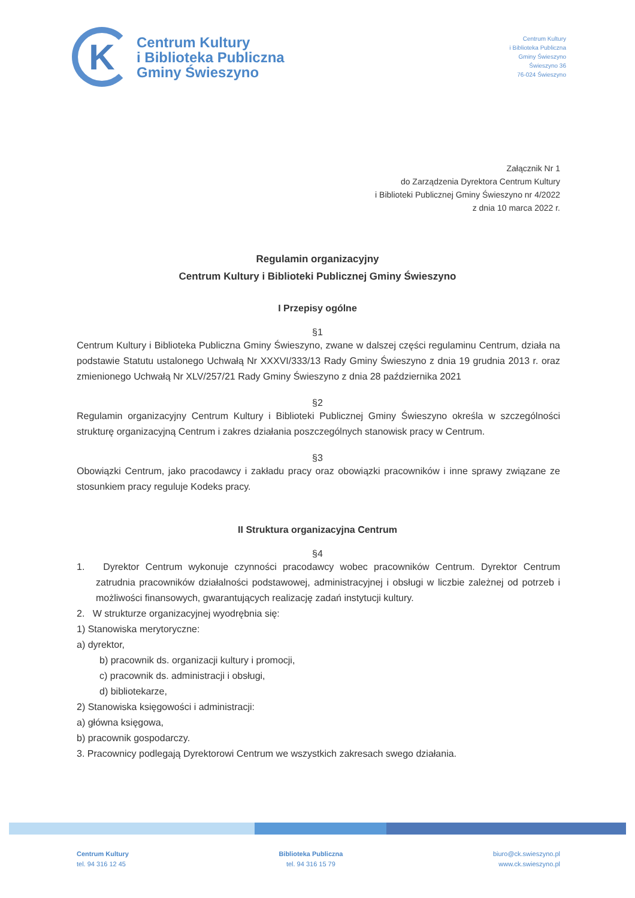K
Centrum Kultury
i Biblioteka Publiczna
Gminy Świeszyno
Centrum Kultury
i Biblioteka Publiczna
Gminy Świeszyno
Świeszyno 36
76-024 Świeszyno
Załącznik Nr 1
do Zarządzenia Dyrektora Centrum Kultury
i Biblioteki Publicznej Gminy Świeszyno nr 4/2022
z dnia 10 marca 2022 r.
Regulamin organizacyjny
Centrum Kultury i Biblioteki Publicznej Gminy Świeszyno
I Przepisy ogólne
§1
Centrum Kultury i Biblioteka Publiczna Gminy Świeszyno, zwane w dalszej części regulaminu Centrum, działa na podstawie Statutu ustalonego Uchwałą Nr XXXVI/333/13 Rady Gminy Świeszyno z dnia 19 grudnia 2013 r. oraz zmienionego Uchwałą Nr XLV/257/21 Rady Gminy Świeszyno z dnia 28 października 2021
§2
Regulamin organizacyjny Centrum Kultury i Biblioteki Publicznej Gminy Świeszyno określa w szczególności strukturę organizacyjną Centrum i zakres działania poszczególnych stanowisk pracy w Centrum.
§3
Obowiązki Centrum, jako pracodawcy i zakładu pracy oraz obowiązki pracowników i inne sprawy związane ze stosunkiem pracy reguluje Kodeks pracy.
II Struktura organizacyjna Centrum
§4
1. Dyrektor Centrum wykonuje czynności pracodawcy wobec pracowników Centrum. Dyrektor Centrum zatrudnia pracowników działalności podstawowej, administracyjnej i obsługi w liczbie zależnej od potrzeb i możliwości finansowych, gwarantujących realizację zadań instytucji kultury.
2. W strukturze organizacyjnej wyodrębnia się:
1) Stanowiska merytoryczne:
a) dyrektor,
b) pracownik ds. organizacji kultury i promocji,
c) pracownik ds. administracji i obsługi,
d) bibliotekarze,
2) Stanowiska księgowości i administracji:
a) główna księgowa,
b) pracownik gospodarczy.
3. Pracownicy podlegają Dyrektorowi Centrum we wszystkich zakresach swego działania.
Centrum Kultury
tel. 94 316 12 45
Biblioteka Publiczna
tel. 94 316 15 79
biuro@ck.swieszyno.pl
www.ck.swieszyno.pl